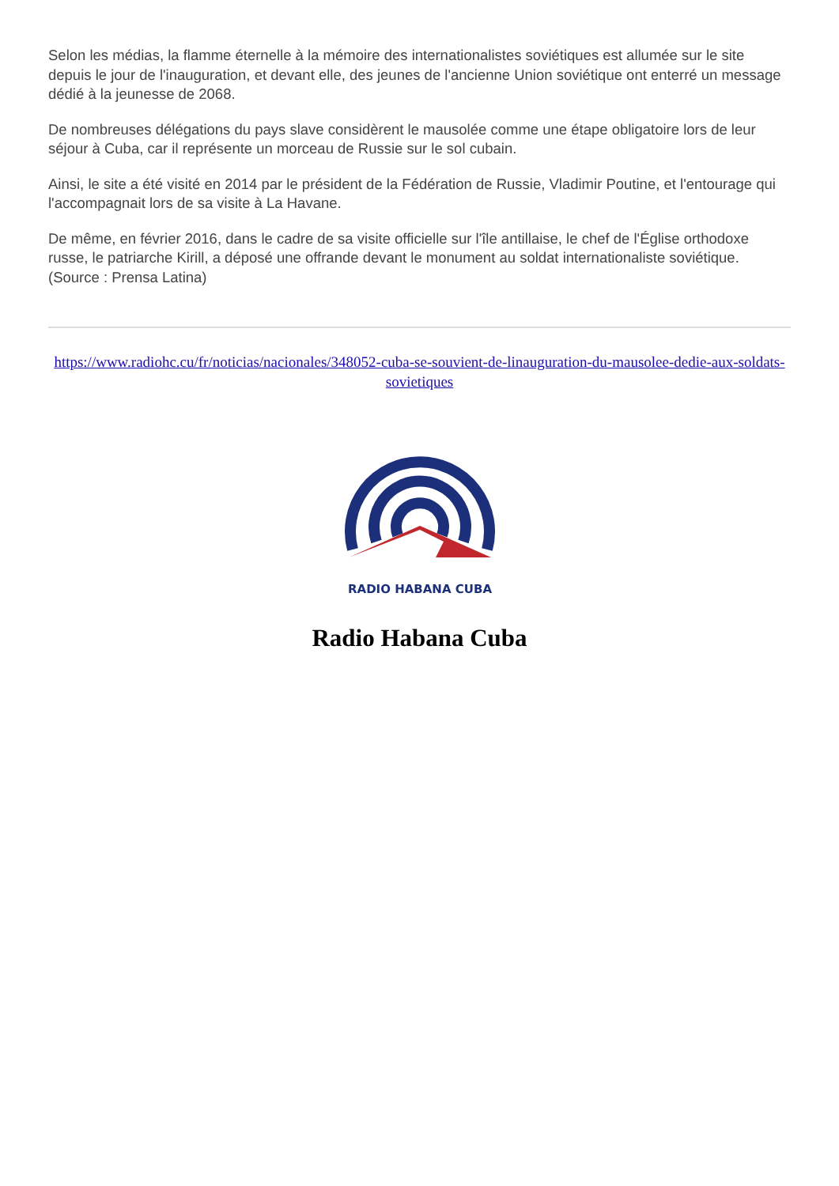Selon les médias, la flamme éternelle à la mémoire des internationalistes soviétiques est allumée sur le site depuis le jour de l'inauguration, et devant elle, des jeunes de l'ancienne Union soviétique ont enterré un message dédié à la jeunesse de 2068.
De nombreuses délégations du pays slave considèrent le mausolée comme une étape obligatoire lors de leur séjour à Cuba, car il représente un morceau de Russie sur le sol cubain.
Ainsi, le site a été visité en 2014 par le président de la Fédération de Russie, Vladimir Poutine, et l'entourage qui l'accompagnait lors de sa visite à La Havane.
De même, en février 2016, dans le cadre de sa visite officielle sur l'île antillaise, le chef de l'Église orthodoxe russe, le patriarche Kirill, a déposé une offrande devant le monument au soldat internationaliste soviétique. (Source : Prensa Latina)
https://www.radiohc.cu/fr/noticias/nacionales/348052-cuba-se-souvient-de-linauguration-du-mausolee-dedie-aux-soldats-sovietiques
RADIO HABANA CUBA
Radio Habana Cuba